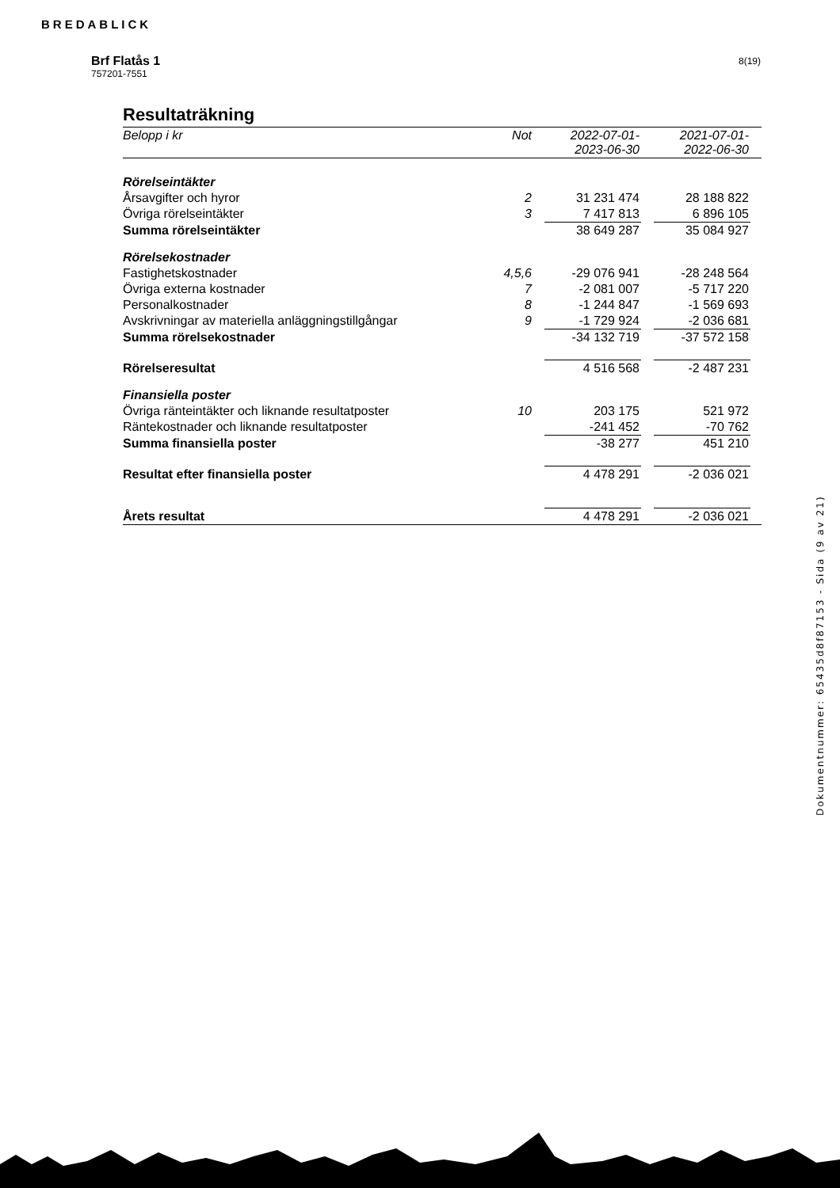BREDABLICK
Brf Flatås 1
757201-7551
8(19)
Resultaträkning
| Belopp i kr | Not | | 2022-07-01- 2023-06-30 | | 2021-07-01- 2022-06-30 | |
| --- | --- | --- | --- | --- | --- | --- |
| Rörelseintäkter | | | | | | |
| Årsavgifter och hyror | 2 | | 31 231 474 | | 28 188 822 | |
| Övriga rörelseintäkter | 3 | | 7 417 813 | | 6 896 105 | |
| Summa rörelseintäkter | | | 38 649 287 | | 35 084 927 | |
| Rörelsekostnader | | | | | | |
| Fastighetskostnader | 4,5,6 | | -29 076 941 | | -28 248 564 | |
| Övriga externa kostnader | 7 | | -2 081 007 | | -5 717 220 | |
| Personalkostnader | 8 | | -1 244 847 | | -1 569 693 | |
| Avskrivningar av materiella anläggningstillgångar | 9 | | -1 729 924 | | -2 036 681 | |
| Summa rörelsekostnader | | | -34 132 719 | | -37 572 158 | |
| Rörelseresultat | | | 4 516 568 | | -2 487 231 | |
| Finansiella poster | | | | | | |
| Övriga ränteintäkter och liknande resultatposter | 10 | | 203 175 | | 521 972 | |
| Räntekostnader och liknande resultatposter | | | -241 452 | | -70 762 | |
| Summa finansiella poster | | | -38 277 | | 451 210 | |
| Resultat efter finansiella poster | | | 4 478 291 | | -2 036 021 | |
| Årets resultat | | | 4 478 291 | | -2 036 021 | |
Dokumentnummer: 65435d8f87153 - Sida (9 av 21)